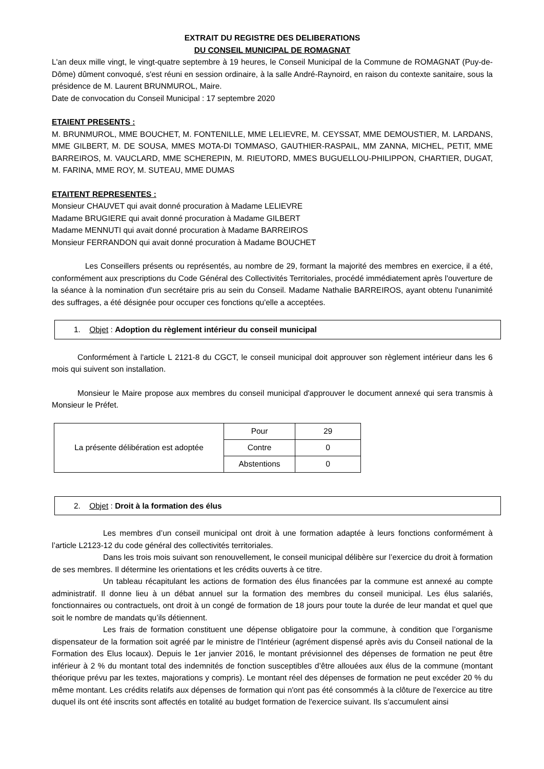EXTRAIT DU REGISTRE DES DELIBERATIONS
DU CONSEIL MUNICIPAL DE ROMAGNAT
L'an deux mille vingt, le vingt-quatre septembre à 19 heures, le Conseil Municipal de la Commune de ROMAGNAT (Puy-de-Dôme) dûment convoqué, s'est réuni en session ordinaire, à la salle André-Raynoird, en raison du contexte sanitaire, sous la présidence de M. Laurent BRUNMUROL, Maire.
Date de convocation du Conseil Municipal : 17 septembre 2020
ETAIENT PRESENTS :
M. BRUNMUROL, MME BOUCHET, M. FONTENILLE, MME LELIEVRE, M. CEYSSAT, MME DEMOUSTIER, M. LARDANS, MME GILBERT, M. DE SOUSA, MMES MOTA-DI TOMMASO, GAUTHIER-RASPAIL, MM ZANNA, MICHEL, PETIT, MME BARREIROS, M. VAUCLARD, MME SCHEREPIN, M. RIEUTORD, MMES BUGUELLOU-PHILIPPON, CHARTIER, DUGAT, M. FARINA, MME ROY, M. SUTEAU, MME DUMAS
ETAITENT REPRESENTES :
Monsieur CHAUVET qui avait donné procuration à Madame LELIEVRE
Madame BRUGIERE qui avait donné procuration à Madame GILBERT
Madame MENNUTI qui avait donné procuration à Madame BARREIROS
Monsieur FERRANDON qui avait donné procuration à Madame BOUCHET
Les Conseillers présents ou représentés, au nombre de 29, formant la majorité des membres en exercice, il a été, conformément aux prescriptions du Code Général des Collectivités Territoriales, procédé immédiatement après l'ouverture de la séance à la nomination d'un secrétaire pris au sein du Conseil. Madame Nathalie BARREIROS, ayant obtenu l'unanimité des suffrages, a été désignée pour occuper ces fonctions qu'elle a acceptées.
1. Objet : Adoption du règlement intérieur du conseil municipal
Conformément à l'article L 2121-8 du CGCT, le conseil municipal doit approuver son règlement intérieur dans les 6 mois qui suivent son installation.
Monsieur le Maire propose aux membres du conseil municipal d'approuver le document annexé qui sera transmis à Monsieur le Préfet.
| La présente délibération est adoptée | Pour | 29 |
| | Contre | 0 |
| | Abstentions | 0 |
2. Objet : Droit à la formation des élus
Les membres d’un conseil municipal ont droit à une formation adaptée à leurs fonctions conformément à l’article L2123-12 du code général des collectivités territoriales.
Dans les trois mois suivant son renouvellement, le conseil municipal délibère sur l’exercice du droit à formation de ses membres. Il détermine les orientations et les crédits ouverts à ce titre.
Un tableau récapitulant les actions de formation des élus financées par la commune est annexé au compte administratif. Il donne lieu à un débat annuel sur la formation des membres du conseil municipal. Les élus salariés, fonctionnaires ou contractuels, ont droit à un congé de formation de 18 jours pour toute la durée de leur mandat et quel que soit le nombre de mandats qu’ils détiennent.
Les frais de formation constituent une dépense obligatoire pour la commune, à condition que l’organisme dispensateur de la formation soit agréé par le ministre de l’Intérieur (agrément dispensé après avis du Conseil national de la Formation des Elus locaux). Depuis le 1er janvier 2016, le montant prévisionnel des dépenses de formation ne peut être inférieur à 2 % du montant total des indemnités de fonction susceptibles d’être allouées aux élus de la commune (montant théorique prévu par les textes, majorations y compris). Le montant réel des dépenses de formation ne peut excéder 20 % du même montant. Les crédits relatifs aux dépenses de formation qui n'ont pas été consommés à la clôture de l'exercice au titre duquel ils ont été inscrits sont affectés en totalité au budget formation de l'exercice suivant. Ils s’accumulent ainsi